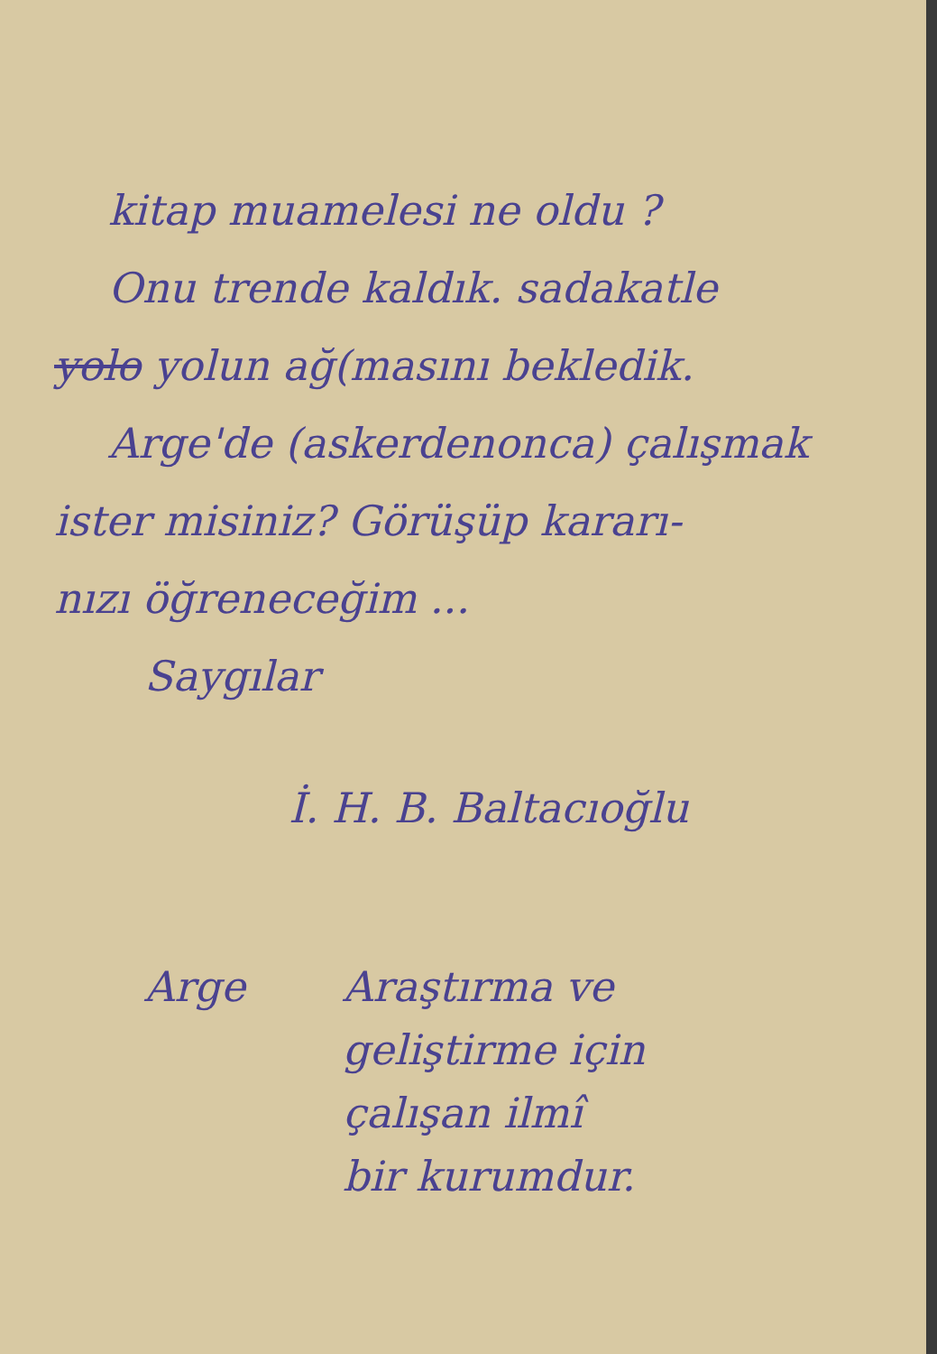kitap muamelesi ne oldu ?
Onu trende kaldık. sadakatle
yolo yolun ağ(masını bekledik.
Arge'de (askerdenonca) çalışmak
ister misiniz? Görüşüp kararı-
nızı öğreneceğim ...
Saygılar
İ. H. B. Baltacıoğlu
Arge Araştırma ve
geliştirme için
çalışan ilmî
bir kurumdur.